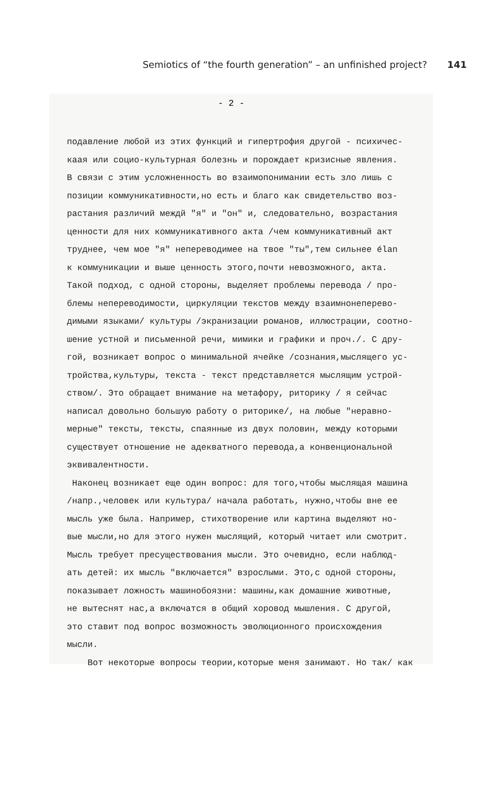Semiotics of “the fourth generation” – an unfinished project? 141
- 2 -
подавление любой из этих функций и гипертрофия другой - психичес-
каая или социо-культурная болезнь и порождает кризисные явления.
В связи с этим усложненность во взаимопонимании есть зло лишь с
позиции коммуникативности,но есть и благо как свидетельство воз-
растания различий междй "я" и "он" и, следовательно, возрастания
ценности для них коммуникативного акта /чем коммуникативный акт
труднее, чем мое "я" непереводимее на твое "ты",тем сильнее élan
к коммуникации и выше ценность этого,почти невозможного, акта.
Такой подход, с одной стороны, выделяет проблемы перевода / про-
блемы непереводимости, циркуляции текстов между взаимнонеперево-
димыми языками/ культуры /экранизации романов, иллюстрации, соотно-
шение устной и письменной речи, мимики и графики и проч./. С дру-
гой, возникает вопрос о минимальной ячейке /сознания,мыслящего ус-
тройства,культуры, текста - текст представляется мыслящим устрой-
ством/. Это обращает внимание на метафору, риторику / я сейчас
написал довольно большую работу о риторике/, на любые "неравно-
мерные" тексты, тексты, спаянные из двух половин, между которыми
существует отношение не адекватного перевода,а конвенциональной
эквивалентности.
Наконец возникает еще один вопрос: для того,чтобы мыслящая машина
/напр.,человек или культура/ начала работать, нужно,чтобы вне ее
мысль уже была. Например, стихотворение или картина выделяют но-
вые мысли,но для этого нужен мыслящий, который читает или смотрит.
Мысль требует пресуществования мысли. Это очевидно, если наблюд-
ать детей: их мысль "включается" взрослыми. Это,с одной стороны,
показывает ложность машинобоязни: машины,как домашние животные,
не вытеснят нас,а включатся в общий хоровод мышления. С другой,
это ставит под вопрос возможность эволюционного происхождения
мысли.
Вот некоторые вопросы теории,которые меня занимают. Но так/ как